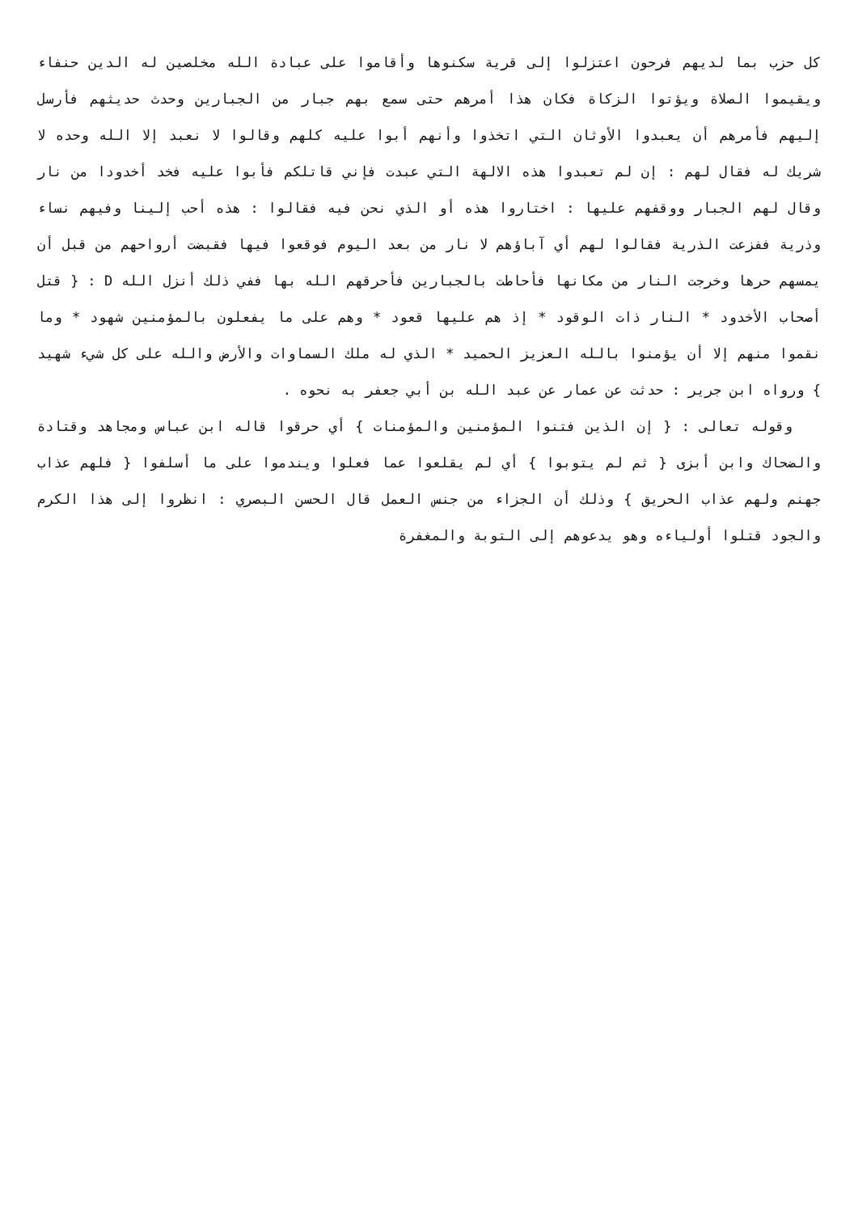كل حزب بما لديهم فرحون اعتزلوا إلى قرية سكنوها وأقاموا على عبادة الله مخلصين له الدين حنفاء ويقيموا الصلاة ويؤتوا الزكاة فكان هذا أمرهم حتى سمع بهم جبار من الجبارين وحدث حديثهم فأرسل إليهم فأمرهم أن يعبدوا الأوثان التي اتخذوا وأنهم أبوا عليه كلهم وقالوا لا نعبد إلا الله وحده لا شريك له فقال لهم : إن لم تعبدوا هذه الالهة التي عبدت فإني قاتلكم فأبوا عليه فخد أخدودا من نار وقال لهم الجبار ووقفهم عليها : اختاروا هذه أو الذي نحن فيه فقالوا : هذه أحب إلينا وفيهم نساء وذرية ففزعت الذرية فقالوا لهم أي آباؤهم لا نار من بعد اليوم فوقعوا فيها فقبضت أرواحهم من قبل أن يمسهم حرها وخرجت النار من مكانها فأحاطت بالجبارين فأحرقهم الله بها ففي ذلك أنزل الله D : { قتل أصحاب الأخدود * النار ذات الوقود * إذ هم عليها قعود * وهم على ما يفعلون بالمؤمنين شهود * وما نقموا منهم إلا أن يؤمنوا بالله العزيز الحميد * الذي له ملك السماوات والأرض والله على كل شيء شهيد } ورواه ابن جرير : حدثت عن عمار عن عبد الله بن أبي جعفر به نحوه .
وقوله تعالى : { إن الذين فتنوا المؤمنين والمؤمنات } أي حرقوا قاله ابن عباس ومجاهد وقتادة والضحاك وابن أبزى { ثم لم يتوبوا } أي لم يقلعوا عما فعلوا ويندموا على ما أسلفوا { فلهم عذاب جهنم ولهم عذاب الحريق } وذلك أن الجزاء من جنس العمل قال الحسن البصري : انظروا إلى هذا الكرم والجود قتلوا أولياءه وهو يدعوهم إلى التوبة والمغفرة